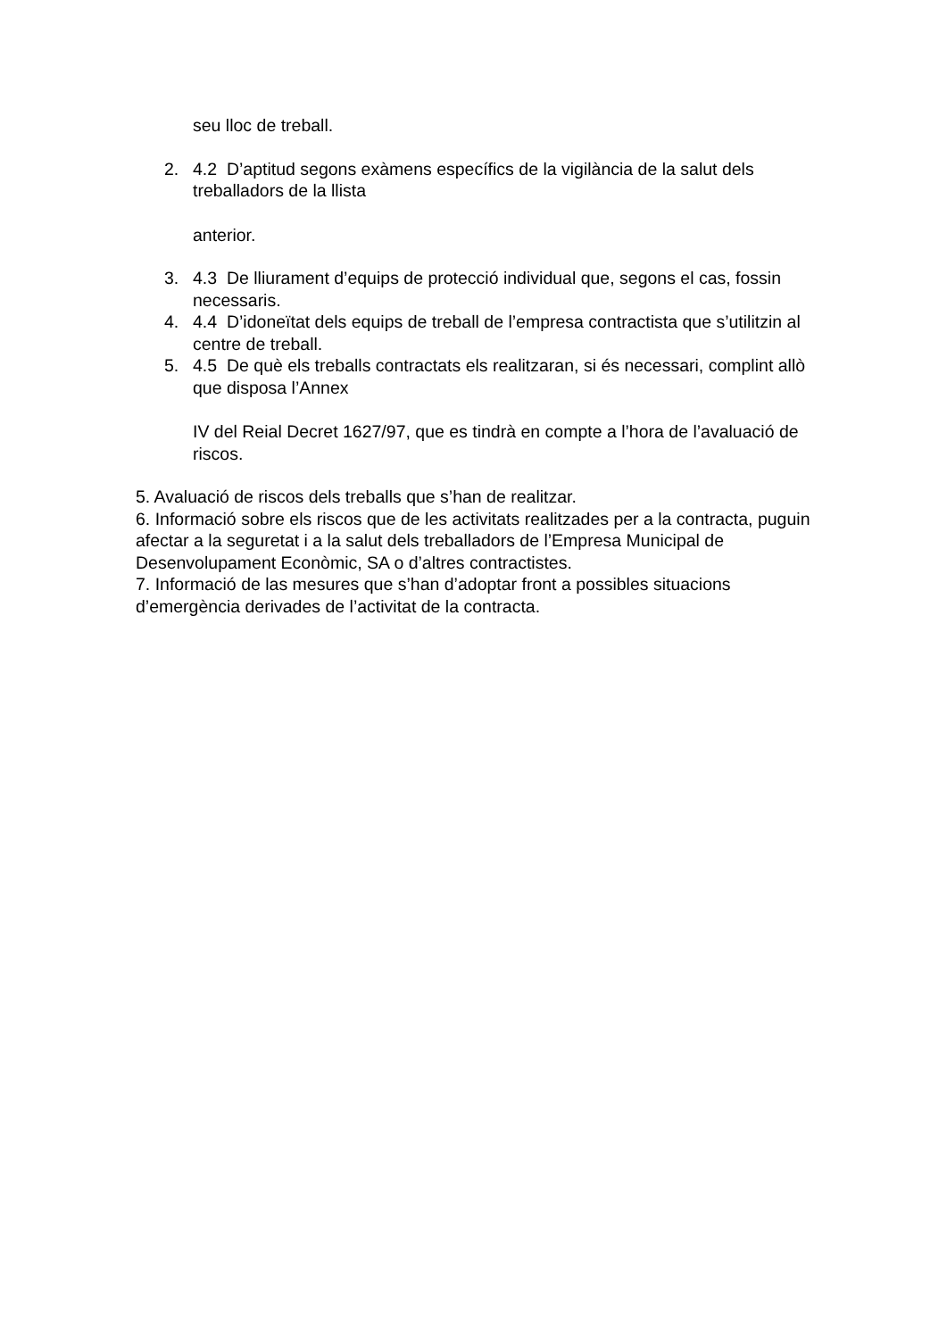seu lloc de treball.
2. 4.2 D’aptitud segons exàmens específics de la vigilància de la salut dels treballadors de la llista
anterior.
3. 4.3 De lliurament d’equips de protecció individual que, segons el cas, fossin necessaris.
4. 4.4 D’idoneïtat dels equips de treball de l’empresa contractista que s’utilitzin al centre de treball.
5. 4.5 De què els treballs contractats els realitzaran, si és necessari, complint allò que disposa l’Annex
IV del Reial Decret 1627/97, que es tindrà en compte a l’hora de l’avaluació de riscos.
5. Avaluació de riscos dels treballs que s’han de realitzar.
6. Informació sobre els riscos que de les activitats realitzades per a la contracta, puguin afectar a la seguretat i a la salut dels treballadors de l’Empresa Municipal de Desenvolupament Econòmic, SA o d’altres contractistes.
7. Informació de las mesures que s’han d’adoptar front a possibles situacions d’emergència derivades de l’activitat de la contracta.